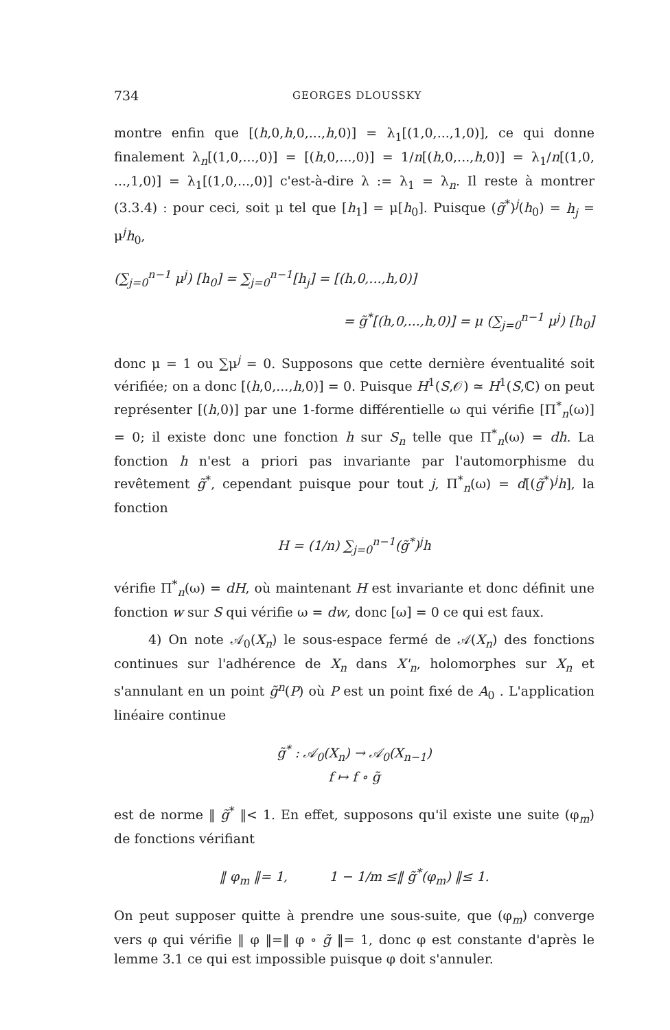734 GEORGES DLOUSSKY
montre enfin que [(h,0,h,0,...,h,0)] = λ<sub>1</sub>[(1,0,...,1,0)], ce qui donne finalement λ<sub>n</sub>[(1,0,...,0)] = [(h,0,...,0)] = 1/n[(h,0,...,h,0)] = λ<sub>1</sub>/n[(1,0, ...,1,0)] = λ<sub>1</sub>[(1,0,...,0)] c'est-à-dire λ := λ<sub>1</sub> = λ<sub>n</sub>. Il reste à montrer (3.3.4) : pour ceci, soit μ tel que [h<sub>1</sub>] = μ[h<sub>0</sub>]. Puisque (g̃<sup>*</sup>)<sup>j</sup>(h<sub>0</sub>) = h<sub>j</sub> = μ<sup>j</sup>h<sub>0</sub>,
(∑<sub>j=0</sub><sup>n−1</sup> μ<sup>j</sup>) [h<sub>0</sub>] = ∑<sub>j=0</sub><sup>n−1</sup>[h<sub>j</sub>] = [(h,0,...,h,0)]
= g̃<sup>*</sup>[(h,0,...,h,0)] = μ (∑<sub>j=0</sub><sup>n−1</sup> μ<sup>j</sup>) [h<sub>0</sub>]
donc μ = 1 ou ∑μ<sup>j</sup> = 0. Supposons que cette dernière éventualité soit vérifiée; on a donc [(h,0,...,h,0)] = 0. Puisque H<sup>1</sup>(S,𝒪) ≃ H<sup>1</sup>(S,ℂ) on peut représenter [(h,0)] par une 1-forme différentielle ω qui vérifie [Π<sup>*</sup><sub>n</sub>(ω)] = 0; il existe donc une fonction h sur S<sub>n</sub> telle que Π<sup>*</sup><sub>n</sub>(ω) = dh. La fonction h n'est a priori pas invariante par l'automorphisme du revêtement g̃<sup>*</sup>, cependant puisque pour tout j, Π<sup>*</sup><sub>n</sub>(ω) = d[(g̃<sup>*</sup>)<sup>j</sup>h], la fonction
H = (1/n) ∑<sub>j=0</sub><sup>n−1</sup>(g̃<sup>*</sup>)<sup>j</sup>h
vérifie Π<sup>*</sup><sub>n</sub>(ω) = dH, où maintenant H est invariante et donc définit une fonction w sur S qui vérifie ω = dw, donc [ω] = 0 ce qui est faux.
4) On note 𝒜<sub>0</sub>(X<sub>n</sub>) le sous-espace fermé de 𝒜(X<sub>n</sub>) des fonctions continues sur l'adhérence de X<sub>n</sub> dans X'<sub>n</sub>, holomorphes sur X<sub>n</sub> et s'annulant en un point g̃<sup>n</sup>(P) où P est un point fixé de A<sub>0</sub> . L'application linéaire continue
g̃<sup>*</sup> : 𝒜<sub>0</sub>(X<sub>n</sub>) → 𝒜<sub>0</sub>(X<sub>n−1</sub>)
f ↦ f ∘ g̃
est de norme ‖ g̃<sup>*</sup> ‖< 1. En effet, supposons qu'il existe une suite (φ<sub>m</sub>) de fonctions vérifiant
‖ φ<sub>m</sub> ‖= 1, 1 − 1/m ≤‖ g̃<sup>*</sup>(φ<sub>m</sub>) ‖≤ 1.
On peut supposer quitte à prendre une sous-suite, que (φ<sub>m</sub>) converge vers φ qui vérifie ‖ φ ‖=‖ φ ∘ g̃ ‖= 1, donc φ est constante d'après le lemme 3.1 ce qui est impossible puisque φ doit s'annuler.